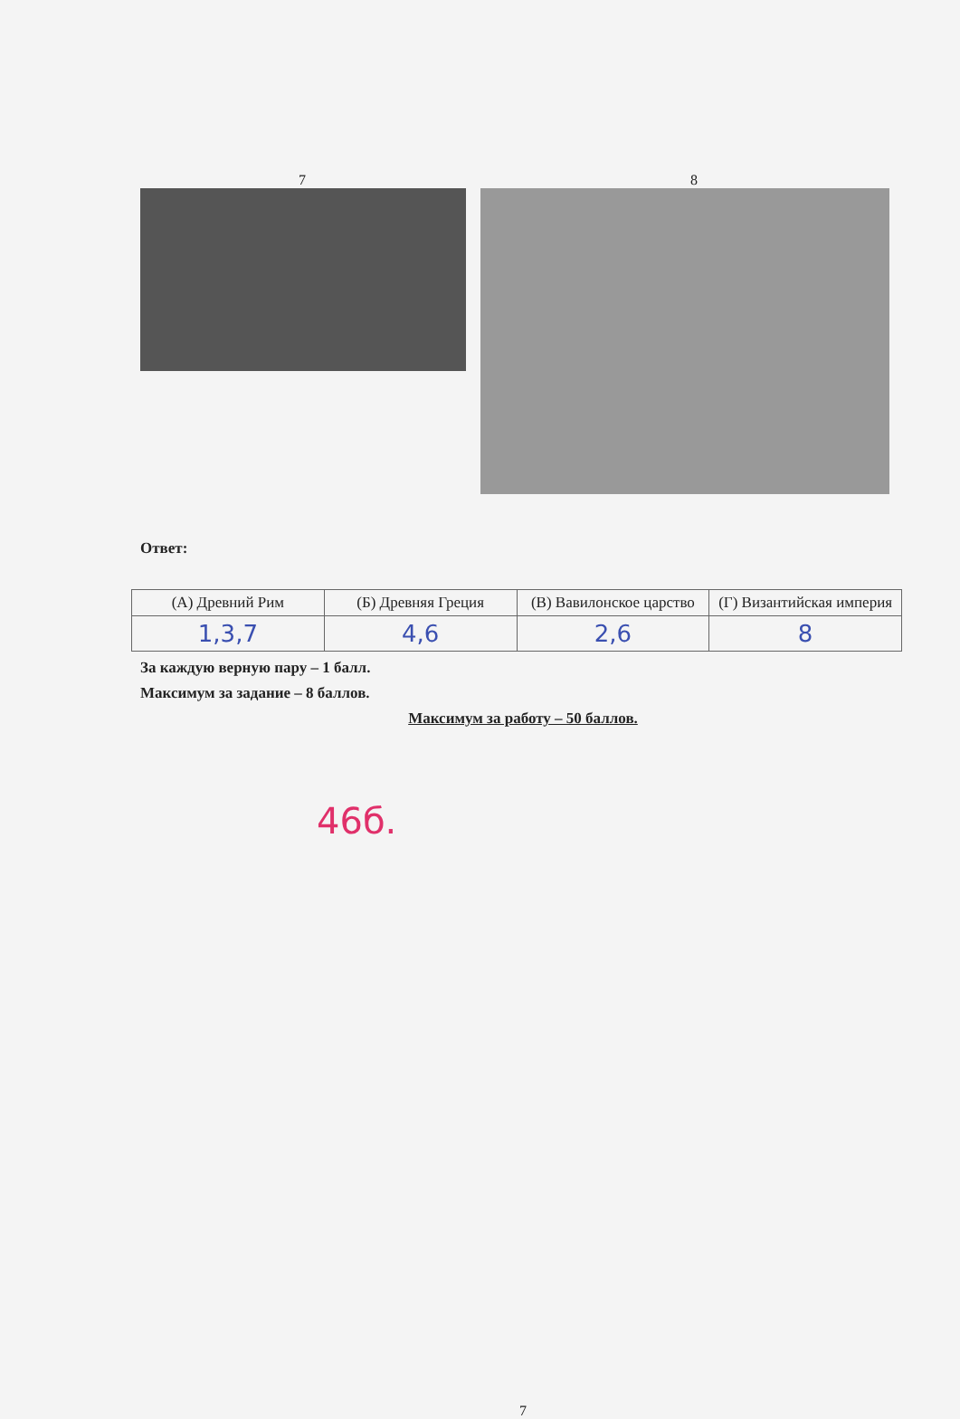7 8
Ответ:
| (А) Древний Рим | (Б) Древняя Греция | (В) Вавилонское царство | (Г) Византийская империя |
| 1,3,7 | 4,6 | 2,6 | 8 |
За каждую верную пару – 1 балл.
Максимум за задание – 8 баллов.
Максимум за работу – 50 баллов.
46б.
7